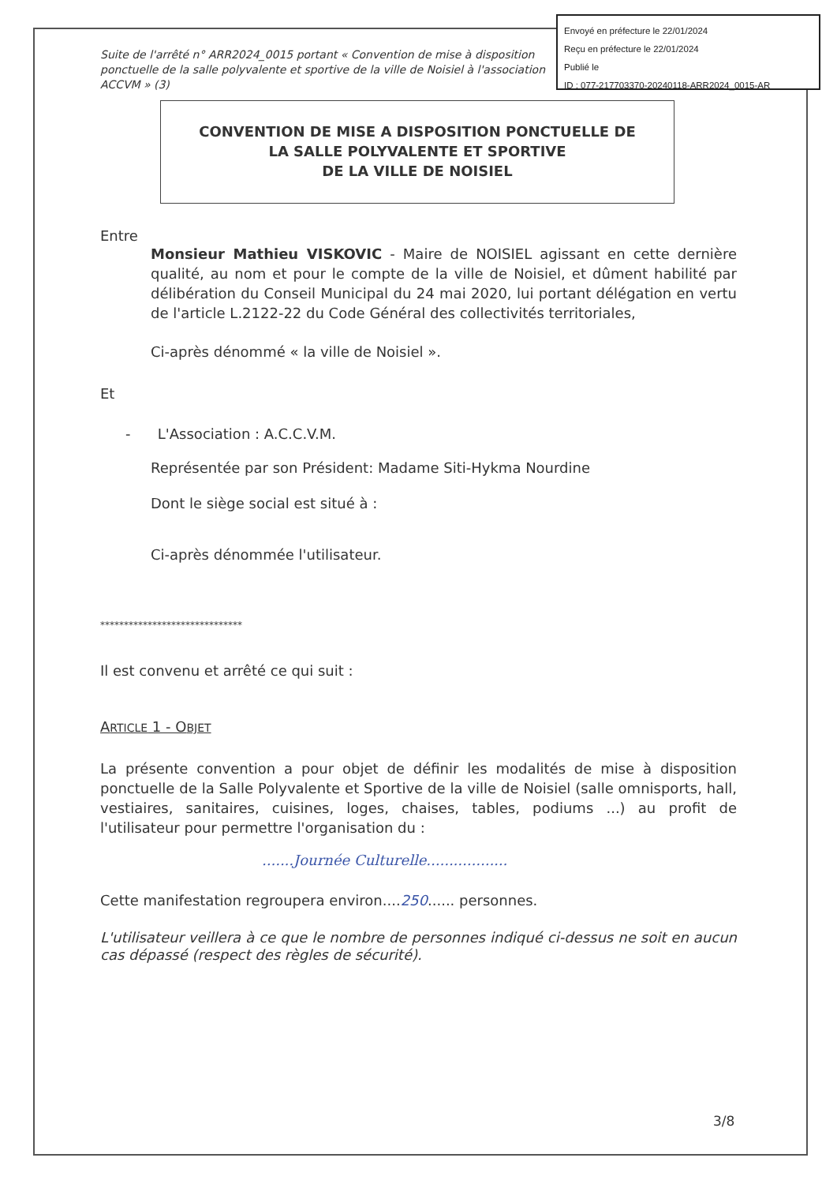Suite de l'arrêté n° ARR2024_0015 portant « Convention de mise à disposition ponctuelle de la salle polyvalente et sportive de la ville de Noisiel à l'association ACCVM » (3)
CONVENTION DE MISE A DISPOSITION PONCTUELLE DE
LA SALLE POLYVALENTE ET SPORTIVE
DE LA VILLE DE NOISIEL
Entre
Monsieur Mathieu VISKOVIC - Maire de NOISIEL agissant en cette dernière qualité, au nom et pour le compte de la ville de Noisiel, et dûment habilité par délibération du Conseil Municipal du 24 mai 2020, lui portant délégation en vertu de l'article L.2122-22 du Code Général des collectivités territoriales,
Ci-après dénommé « la ville de Noisiel ».
Et
- L'Association : A.C.C.V.M.
Représentée par son Président: Madame Siti-Hykma Nourdine
Dont le siège social est situé à :
Ci-après dénommée l'utilisateur.
******************************
Il est convenu et arrêté ce qui suit :
ARTICLE 1 - OBJET
La présente convention a pour objet de définir les modalités de mise à disposition ponctuelle de la Salle Polyvalente et Sportive de la ville de Noisiel (salle omnisports, hall, vestiaires, sanitaires, cuisines, loges, chaises, tables, podiums ...) au profit de l'utilisateur pour permettre l'organisation du :
.......Journée Culturelle..................
Cette manifestation regroupera environ....250...... personnes.
L'utilisateur veillera à ce que le nombre de personnes indiqué ci-dessus ne soit en aucun cas dépassé (respect des règles de sécurité).
3/8
Envoyé en préfecture le 22/01/2024
Reçu en préfecture le 22/01/2024
Publié le
ID : 077-217703370-20240118-ARR2024_0015-AR